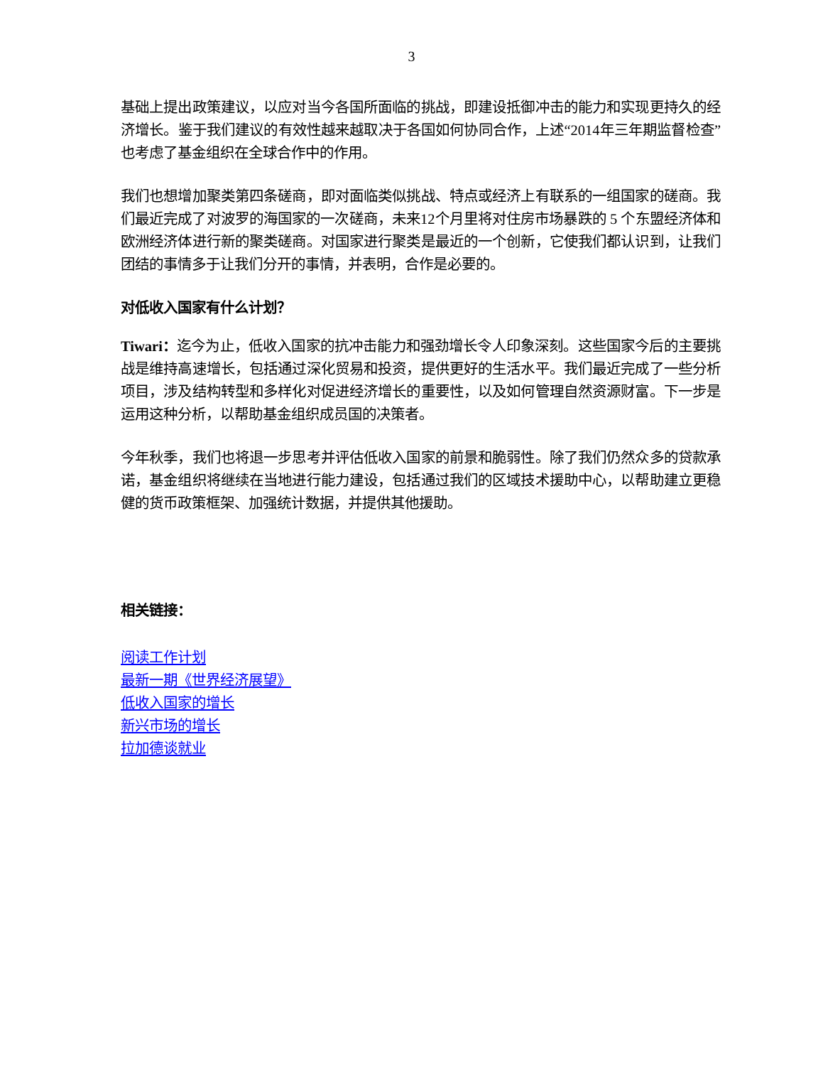3
基础上提出政策建议，以应对当今各国所面临的挑战，即建设抵御冲击的能力和实现更持久的经济增长。鉴于我们建议的有效性越来越取决于各国如何协同合作，上述“2014年三年期监督检查”也考虑了基金组织在全球合作中的作用。
我们也想增加聚类第四条磋商，即对面临类似挑战、特点或经济上有联系的一组国家的磋商。我们最近完成了对波罗的海国家的一次磋商，未来12个月里将对住房市场暴跌的 5 个东盟经济体和欧洲经济体进行新的聚类磋商。对国家进行聚类是最近的一个创新，它使我们都认识到，让我们团结的事情多于让我们分开的事情，并表明，合作是必要的。
对低收入国家有什么计划？
Tiwari：迄今为止，低收入国家的抗冲击能力和强劲增长令人印象深刻。这些国家今后的主要挑战是维持高速增长，包括通过深化贸易和投资，提供更好的生活水平。我们最近完成了一些分析项目，涉及结构转型和多样化对促进经济增长的重要性，以及如何管理自然资源财富。下一步是运用这种分析，以帮助基金组织成员国的决策者。
今年秋季，我们也将退一步思考并评估低收入国家的前景和脆弱性。除了我们仍然众多的贷款承诺，基金组织将继续在当地进行能力建设，包括通过我们的区域技术援助中心，以帮助建立更稳健的货币政策框架、加强统计数据，并提供其他援助。
相关链接：
阅读工作计划
最新一期《世界经济展望》
低收入国家的增长
新兴市场的增长
拉加德谈就业